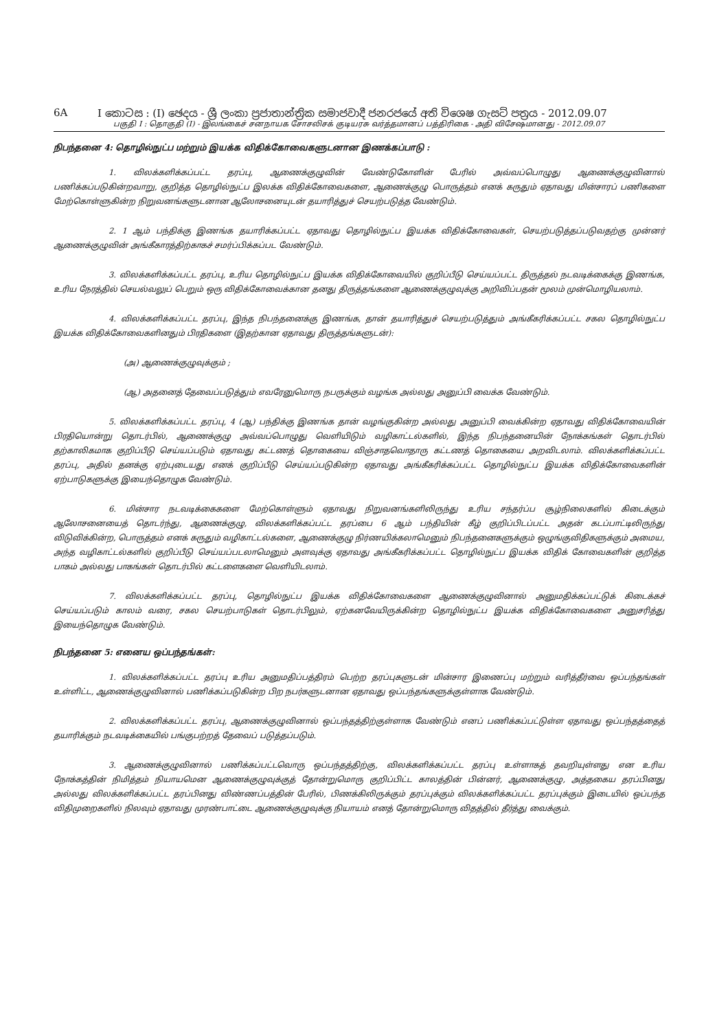6A I කොටස : (I) ඡෙදය - ශ්‍රී ලංකා ප්‍රජාතාන්ත්‍රික සමාජවාදී ජනරජයේ අති විශෙෂ ගැසට් පත්‍රය - 2012.09.07
பகுதி I : தொகுதி (I) - இலங்கைச் சனநாயக சோசலிசக் குடியரசு வர்த்தமானப் பத்திரிகை - அதி விசேஷமானது - 2012.09.07
நிபந்தனை 4: தொழில்நுட்ப மற்றும் இயக்க விதிக்கோவைகளுடனான இணக்கப்பாடு :
1. விலக்களிக்கப்பட்ட தரப்பு, ஆணைக்குழுவின் வேண்டுகோளின் பேரில் அவ்வப்பொழுது ஆணைக்குழுவினால் பணிக்கப்படுகின்றவாறு, குறித்த தொழில்நுட்ப இலக்க விதிக்கோவைகளை, ஆணைக்குழு பொருத்தம் எனக் கருதும் ஏதாவது மின்சாரப் பணிகளை மேற்கொள்ளுகின்ற நிறுவனங்களுடனான ஆலோசனையுடன் தயாரித்துச் செயற்படுத்த வேண்டும்.
2. 1 ஆம் பந்திக்கு இணங்க தயாரிக்கப்பட்ட ஏதாவது தொழில்நுட்ப இயக்க விதிக்கோவைகள், செயற்படுத்தப்படுவதற்கு முன்னர் ஆணைக்குழுவின் அங்கீகாரத்திற்காகச் சமர்ப்பிக்கப்பட வேண்டும்.
3. விலக்களிக்கப்பட்ட தரப்பு, உரிய தொழில்நுட்ப இயக்க விதிக்கோவையில் குறிப்பீடு செய்யப்பட்ட திருத்தல் நடவடிக்கைக்கு இணங்க, உரிய நேரத்தில் செயல்வலுப் பெறும் ஒரு விதிக்கோவைக்கான தனது திருத்தங்களை ஆணைக்குழுவுக்கு அறிவிப்பதன் மூலம் முன்மொழியலாம்.
4. விலக்களிக்கப்பட்ட தரப்பு, இந்த நிபந்தனைக்கு இணங்க, தான் தயாரித்துச் செயற்படுத்தும் அங்கீகரிக்கப்பட்ட சகல தொழில்நுட்ப இயக்க விதிக்கோவைகளினதும் பிரதிகளை (இதற்கான ஏதாவது திருத்தங்களுடன்):
(அ) ஆணைக்குழுவுக்கும் ;
(ஆ) அதனைத் தேவைப்படுத்தும் எவரேனுமொரு நபருக்கும் வழங்க அல்லது அனுப்பி வைக்க வேண்டும்.
5. விலக்களிக்கப்பட்ட தரப்பு, 4 (ஆ) பந்திக்கு இணங்க தான் வழங்குகின்ற அல்லது அனுப்பி வைக்கின்ற ஏதாவது விதிக்கோவையின் பிரதியொன்று தொடர்பில், ஆணைக்குழு அவ்வப்பொழுது வெளியிடும் வழிகாட்டல்களில், இந்த நிபந்தனையின் நோக்கங்கள் தொடர்பில் தற்காலிகமாக குறிப்பீடு செய்யப்படும் ஏதாவது கட்டணத் தொகையை விஞ்சாதவொதாரு கட்டணத் தொகையை அறவிடலாம். விலக்களிக்கப்பட்ட தரப்பு, அதில் தனக்கு ஏற்புடையது எனக் குறிப்பீடு செய்யப்படுகின்ற ஏதாவது அங்கீகரிக்கப்பட்ட தொழில்நுட்ப இயக்க விதிக்கோவைகளின் ஏற்பாடுகளுக்கு இயைந்தொழுக வேண்டும்.
6. மின்சார நடவடிக்கைகளை மேற்கொள்ளும் ஏதாவது நிறுவனங்களிலிருந்து உரிய சந்தர்ப்ப சூழ்நிலைகளில் கிடைக்கும் ஆலோசனையைத் தொடர்ந்து, ஆணைக்குழு, விலக்களிக்கப்பட்ட தரப்பை 6 ஆம் பந்தியின் கீழ் குறிப்பிடப்பட்ட அதன் கடப்பாட்டிலிருந்து விடுவிக்கின்ற, பொருத்தம் எனக் கருதும் வழிகாட்டல்களை, ஆணைக்குழு நிர்ணயிக்கலாமெனும் நிபந்தனைகளுக்கும் ஒழுங்குவிதிகளுக்கும் அமைய, அந்த வழிகாட்டல்களில் குறிப்பீடு செய்யப்படலாமெனும் அளவுக்கு ஏதாவது அங்கீகரிக்கப்பட்ட தொழில்நுட்ப இயக்க விதிக் கோவைகளின் குறித்த பாகம் அல்லது பாகங்கள் தொடர்பில் கட்டளைகளை வெளியிடலாம்.
7. விலக்களிக்கப்பட்ட தரப்பு, தொழில்நுட்ப இயக்க விதிக்கோவைகளை ஆணைக்குழுவினால் அனுமதிக்கப்பட்டுக் கிடைக்கச் செய்யப்படும் காலம் வரை, சகல செயற்பாடுகள் தொடர்பிலும், ஏற்கனவேயிருக்கின்ற தொழில்நுட்ப இயக்க விதிக்கோவைகளை அனுசரித்து இயைந்தொழுக வேண்டும்.
நிபந்தனை 5: எனைய ஒப்பந்தங்கள்:
1. விலக்களிக்கப்பட்ட தரப்பு உரிய அனுமதிப்பத்திரம் பெற்ற தரப்புகளுடன் மின்சார இணைப்பு மற்றும் வரித்தீர்வை ஒப்பந்தங்கள் உள்ளிட்ட, ஆணைக்குழுவினால் பணிக்கப்படுகின்ற பிற நபர்களுடனான ஏதாவது ஒப்பந்தங்களுக்குள்ளாக வேண்டும்.
2. விலக்களிக்கப்பட்ட தரப்பு, ஆணைக்குழுவினால் ஒப்பந்தத்திற்குள்ளாக வேண்டும் எனப் பணிக்கப்பட்டுள்ள ஏதாவது ஒப்பந்தத்தைத் தயாரிக்கும் நடவடிக்கையில் பங்குபற்றத் தேவைப் படுத்தப்படும்.
3. ஆணைக்குழுவினால் பணிக்கப்பட்டவொரு ஒப்பந்தத்திற்கு, விலக்களிக்கப்பட்ட தரப்பு உள்ளாகத் தவறியுள்ளது என உரிய நோக்கத்தின் நிமித்தம் நியாயமென ஆணைக்குழுவுக்குத் தோன்றுமொரு குறிப்பிட்ட காலத்தின் பின்னர், ஆணைக்குழு, அத்தகைய தரப்பினது அல்லது விலக்களிக்கப்பட்ட தரப்பினது விண்ணப்பத்தின் பேரில், பிணக்கிலிருக்கும் தரப்புக்கும் விலக்களிக்கப்பட்ட தரப்புக்கும் இடையில் ஒப்பந்த விதிமுறைகளில் நிலவும் ஏதாவது முரண்பாட்டை ஆணைக்குழுவுக்கு நியாயம் எனத் தோன்றுமொரு விதத்தில் தீர்த்து வைக்கும்.